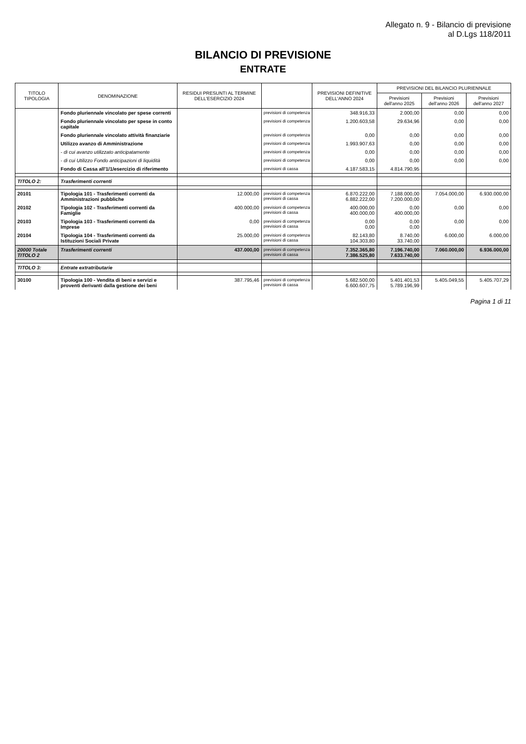Allegato n. 9 - Bilancio di previsione
al D.Lgs 118/2011
BILANCIO DI PREVISIONE
ENTRATE
| TITOLO TIPOLOGIA | DENOMINAZIONE | RESIDUI PRESUNTI AL TERMINE DELL'ESERCIZIO 2024 | | PREVISIONI DEFINITIVE DELL'ANNO 2024 | PREVISIONI DEL BILANCIO PLURIENNALE | | |
| --- | --- | --- | --- | --- | --- | --- | --- |
| | | | | | Previsioni dell'anno 2025 | Previsioni dell'anno 2026 | Previsioni dell'anno 2027 |
| | Fondo pluriennale vincolato per spese correnti | | previsioni di competenza | 348.916,33 | 2.000,00 | 0,00 | 0,00 |
| | Fondo pluriennale vincolato per spese in conto capitale | | previsioni di competenza | 1.200.603,58 | 29.634,96 | 0,00 | 0,00 |
| | Fondo pluriennale vincolato attività finanziarie | | previsioni di competenza | 0,00 | 0,00 | 0,00 | 0,00 |
| | Utilizzo avanzo di Amministrazione | | previsioni di competenza | 1.993.907,63 | 0,00 | 0,00 | 0,00 |
| | - di cui avanzo utilizzato anticipatamente | | previsioni di competenza | 0,00 | 0,00 | 0,00 | 0,00 |
| | - di cui Utilizzo Fondo anticipazioni di liquidità | | previsioni di competenza | 0,00 | 0,00 | 0,00 | 0,00 |
| | Fondo di Cassa all'1/1/esercizio di riferimento | | previsioni di cassa | 4.187.583,15 | 4.814.790,95 | | |
| TITOLO 2: | Trasferimenti correnti | | | | | | |
| 20101 | Tipologia 101 - Trasferimenti correnti da Amministrazioni pubbliche | 12.000,00 | previsioni di competenza previsioni di cassa | 6.870.222,00 6.882.222,00 | 7.188.000,00 7.200.000,00 | 7.054.000,00 | 6.930.000,00 |
| 20102 | Tipologia 102 - Trasferimenti correnti da Famiglie | 400.000,00 | previsioni di competenza previsioni di cassa | 400.000,00 400.000,00 | 0,00 400.000,00 | 0,00 | 0,00 |
| 20103 | Tipologia 103 - Trasferimenti correnti da Imprese | 0,00 | previsioni di competenza previsioni di cassa | 0,00 0,00 | 0,00 0,00 | 0,00 | 0,00 |
| 20104 | Tipologia 104 - Trasferimenti correnti da Istituzioni Sociali Private | 25.000,00 | previsioni di competenza previsioni di cassa | 82.143,80 104.303,80 | 8.740,00 33.740,00 | 6.000,00 | 6.000,00 |
| 20000 Totale TITOLO 2 | Trasferimenti correnti | 437.000,00 | previsioni di competenza previsioni di cassa | 7.352.365,80 7.386.525,80 | 7.196.740,00 7.633.740,00 | 7.060.000,00 | 6.936.000,00 |
| TITOLO 3: | Entrate extratributarie | | | | | | |
| 30100 | Tipologia 100 - Vendita di beni e servizi e proventi derivanti dalla gestione dei beni | 387.795,46 | previsioni di competenza previsioni di cassa | 5.682.500,00 6.600.607,75 | 5.401.401,53 5.789.196,99 | 5.405.049,55 | 5.405.707,29 |
Pagina 1 di 11